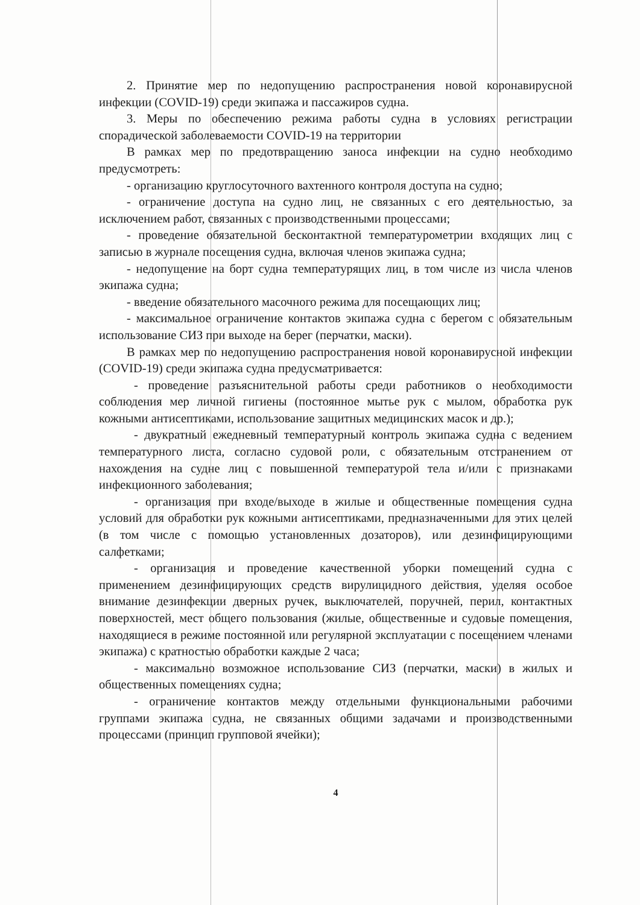2. Принятие мер по недопущению распространения новой коронавирусной инфекции (COVID-19) среди экипажа и пассажиров судна.
3. Меры по обеспечению режима работы судна в условиях регистрации спорадической заболеваемости COVID-19 на территории
В рамках мер по предотвращению заноса инфекции на судно необходимо предусмотреть:
- организацию круглосуточного вахтенного контроля доступа на судно;
- ограничение доступа на судно лиц, не связанных с его деятельностью, за исключением работ, связанных с производственными процессами;
- проведение обязательной бесконтактной температурометрии входящих лиц с записью в журнале посещения судна, включая членов экипажа судна;
- недопущение на борт судна температурящих лиц, в том числе из числа членов экипажа судна;
- введение обязательного масочного режима для посещающих лиц;
- максимальное ограничение контактов экипажа судна с берегом с обязательным использование СИЗ при выходе на берег (перчатки, маски).
В рамках мер по недопущению распространения новой коронавирусной инфекции (COVID-19) среди экипажа судна предусматривается:
- проведение разъяснительной работы среди работников о необходимости соблюдения мер личной гигиены (постоянное мытье рук с мылом, обработка рук кожными антисептиками, использование защитных медицинских масок и др.);
- двукратный ежедневный температурный контроль экипажа судна с ведением температурного листа, согласно судовой роли, с обязательным отстранением от нахождения на судне лиц с повышенной температурой тела и/или с признаками инфекционного заболевания;
- организация при входе/выходе в жилые и общественные помещения судна условий для обработки рук кожными антисептиками, предназначенными для этих целей (в том числе с помощью установленных дозаторов), или дезинфицирующими салфетками;
- организация и проведение качественной уборки помещений судна с применением дезинфицирующих средств вирулицидного действия, уделяя особое внимание дезинфекции дверных ручек, выключателей, поручней, перил, контактных поверхностей, мест общего пользования (жилые, общественные и судовые помещения, находящиеся в режиме постоянной или регулярной эксплуатации с посещением членами экипажа) с кратностью обработки каждые 2 часа;
- максимально возможное использование СИЗ (перчатки, маски) в жилых и общественных помещениях судна;
- ограничение контактов между отдельными функциональными рабочими группами экипажа судна, не связанных общими задачами и производственными процессами (принцип групповой ячейки);
4